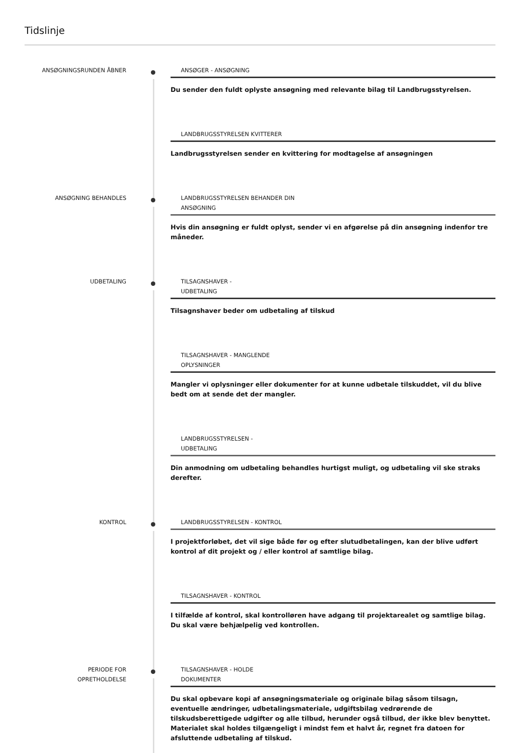Tidslinje
ANSØGNINGSRUNDEN ÅBNER ANSØGER - ANSØGNING
Du sender den fuldt oplyste ansøgning med relevante bilag til Landbrugsstyrelsen.
LANDBRUGSSTYRELSEN KVITTERER
Landbrugsstyrelsen sender en kvittering for modtagelse af ansøgningen
ANSØGNING BEHANDLES LANDBRUGSSTYRELSEN BEHANDER DIN ANSØGNING
Hvis din ansøgning er fuldt oplyst, sender vi en afgørelse på din ansøgning indenfor tre måneder.
UDBETALING TILSAGNSHAVER - UDBETALING
Tilsagnshaver beder om udbetaling af tilskud
TILSAGNSHAVER - MANGLENDE OPLYSNINGER
Mangler vi oplysninger eller dokumenter for at kunne udbetale tilskuddet, vil du blive bedt om at sende det der mangler.
LANDBRUGSSTYRELSEN - UDBETALING
Din anmodning om udbetaling behandles hurtigst muligt, og udbetaling vil ske straks derefter.
KONTROL LANDBRUGSSTYRELSEN - KONTROL
I projektforløbet, det vil sige både før og efter slutudbetalingen, kan der blive udført kontrol af dit projekt og / eller kontrol af samtlige bilag.
TILSAGNSHAVER - KONTROL
I tilfælde af kontrol, skal kontrolløren have adgang til projektarealet og samtlige bilag. Du skal være behjælpelig ved kontrollen.
PERIODE FOR
OPRETHOLDELSE
TILSAGNSHAVER - HOLDE DOKUMENTER
Du skal opbevare kopi af ansøgningsmateriale og originale bilag såsom tilsagn, eventuelle ændringer, udbetalingsmateriale, udgiftsbilag vedrørende de tilskudsberettigede udgifter og alle tilbud, herunder også tilbud, der ikke blev benyttet. Materialet skal holdes tilgængeligt i mindst fem et halvt år, regnet fra datoen for afsluttende udbetaling af tilskud.